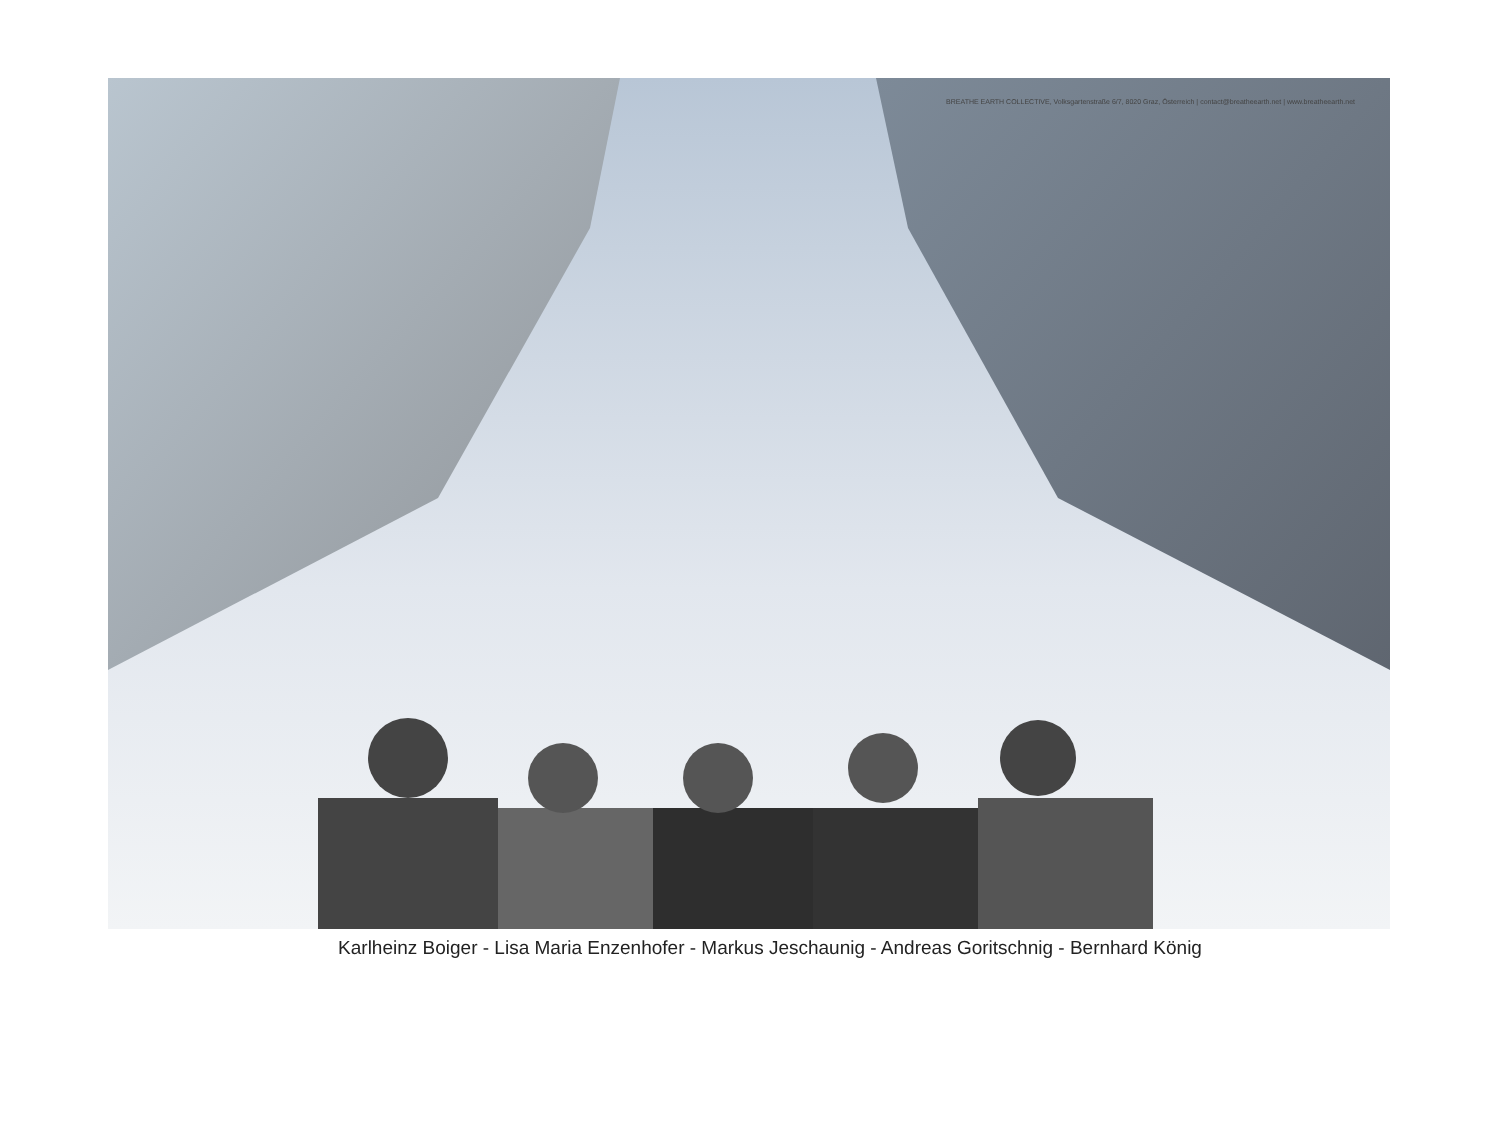BREATHE EARTH COLLECTIVE, Volksgartenstraße 6/7, 8020 Graz, Österreich | contact@breatheearth.net | www.breatheearth.net
Karlheinz Boiger - Lisa Maria Enzenhofer - Markus Jeschaunig - Andreas Goritschnig - Bernhard König